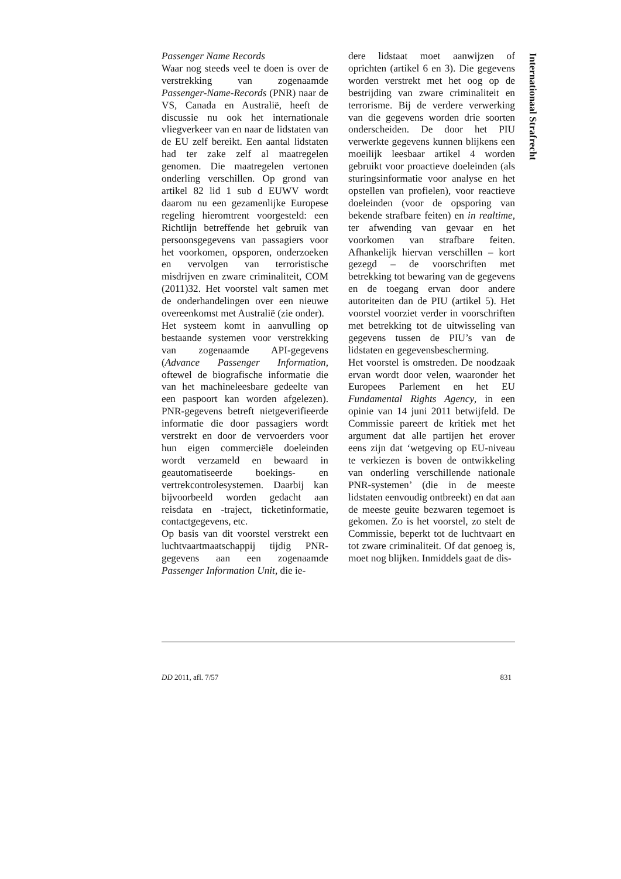Passenger Name Records
Waar nog steeds veel te doen is over de verstrekking van zogenaamde Passenger-Name-Records (PNR) naar de VS, Canada en Australië, heeft de discussie nu ook het internationale vliegverkeer van en naar de lidstaten van de EU zelf bereikt. Een aantal lidstaten had ter zake zelf al maatregelen genomen. Die maatregelen vertonen onderling verschillen. Op grond van artikel 82 lid 1 sub d EUWV wordt daarom nu een gezamenlijke Europese regeling hieromtrent voorgesteld: een Richtlijn betreffende het gebruik van persoonsgegevens van passagiers voor het voorkomen, opsporen, onderzoeken en vervolgen van terroristische misdrijven en zware criminaliteit, COM (2011)32. Het voorstel valt samen met de onderhandelingen over een nieuwe overeenkomst met Australië (zie onder).
Het systeem komt in aanvulling op bestaande systemen voor verstrekking van zogenaamde API-gegevens (Advance Passenger Information, oftewel de biografische informatie die van het machineleesbare gedeelte van een paspoort kan worden afgelezen). PNR-gegevens betreft nietgeverifieerde informatie die door passagiers wordt verstrekt en door de vervoerders voor hun eigen commerciële doeleinden wordt verzameld en bewaard in geautomatiseerde boekings- en vertrekcontrolesystemen. Daarbij kan bijvoorbeeld worden gedacht aan reisdata en -traject, ticketinformatie, contactgegevens, etc.
Op basis van dit voorstel verstrekt een luchtvaartmaatschappij tijdig PNR-gegevens aan een zogenaamde Passenger Information Unit, die ie-
dere lidstaat moet aanwijzen of oprichten (artikel 6 en 3). Die gegevens worden verstrekt met het oog op de bestrijding van zware criminaliteit en terrorisme. Bij de verdere verwerking van die gegevens worden drie soorten onderscheiden. De door het PIU verwerkte gegevens kunnen blijkens een moeilijk leesbaar artikel 4 worden gebruikt voor proactieve doeleinden (als sturingsinformatie voor analyse en het opstellen van profielen), voor reactieve doeleinden (voor de opsporing van bekende strafbare feiten) en in realtime, ter afwending van gevaar en het voorkomen van strafbare feiten. Afhankelijk hiervan verschillen – kort gezegd – de voorschriften met betrekking tot bewaring van de gegevens en de toegang ervan door andere autoriteiten dan de PIU (artikel 5). Het voorstel voorziet verder in voorschriften met betrekking tot de uitwisseling van gegevens tussen de PIU’s van de lidstaten en gegevensbescherming.
Het voorstel is omstreden. De noodzaak ervan wordt door velen, waaronder het Europees Parlement en het EU Fundamental Rights Agency, in een opinie van 14 juni 2011 betwijfeld. De Commissie pareert de kritiek met het argument dat alle partijen het erover eens zijn dat ‘wetgeving op EU-niveau te verkiezen is boven de ontwikkeling van onderling verschillende nationale PNR-systemen’ (die in de meeste lidstaten eenvoudig ontbreekt) en dat aan de meeste geuite bezwaren tegemoet is gekomen. Zo is het voorstel, zo stelt de Commissie, beperkt tot de luchtvaart en tot zware criminaliteit. Of dat genoeg is, moet nog blijken. Inmiddels gaat de dis-
Internationaal Strafrecht
DD 2011, afl. 7/57 831